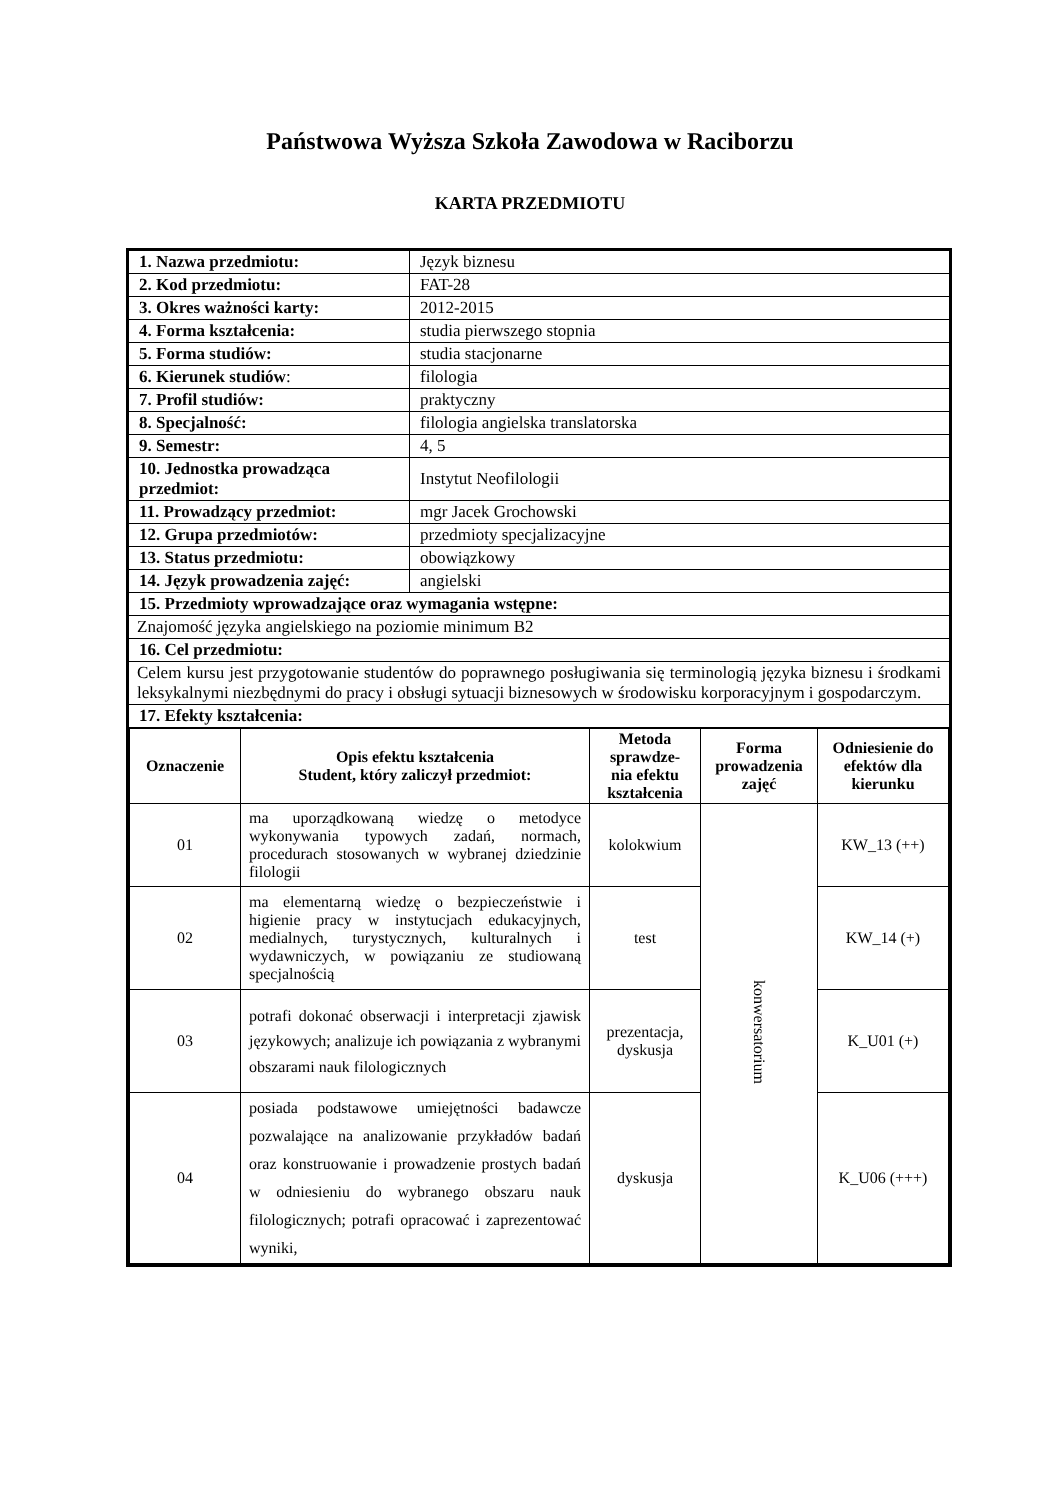Państwowa Wyższa Szkoła Zawodowa w Raciborzu
KARTA PRZEDMIOTU
| 1. Nazwa przedmiotu: | Język biznesu |
| 2. Kod przedmiotu: | FAT-28 |
| 3. Okres ważności karty: | 2012-2015 |
| 4. Forma kształcenia: | studia pierwszego stopnia |
| 5. Forma studiów: | studia stacjonarne |
| 6. Kierunek studiów : | filologia |
| 7. Profil studiów: | praktyczny |
| 8. Specjalność: | filologia angielska translatorska |
| 9. Semestr: | 4, 5 |
| 10. Jednostka prowadząca przedmiot: | Instytut Neofilologii |
| 11. Prowadzący przedmiot: | mgr Jacek Grochowski |
| 12. Grupa przedmiotów: | przedmioty specjalizacyjne |
| 13. Status przedmiotu: | obowiązkowy |
| 14. Język prowadzenia zajęć: | angielski |
| 15. Przedmioty wprowadzające oraz wymagania wstępne: | |
| Znajomość języka angielskiego na poziomie minimum B2 | |
| 16. Cel przedmiotu: | |
| Celem kursu jest przygotowanie studentów do poprawnego posługiwania się terminologią języka biznesu i środkami leksykalnymi niezbędnymi do pracy i obsługi sytuacji biznesowych w środowisku korporacyjnym i gospodarczym. | |
| 17. Efekty kształcenia: | |
| / Oznaczenie / Opis efektu kształcenia Student, który zaliczył przedmiot: / Metoda sprawdze-nia efektu kształcenia / Forma prowadzenia zajęć / Odniesienie do efektów dla kierunku / / --- / --- / --- / --- / --- / / 01 / ma uporządkowaną wiedzę o metodyce wykonywania typowych zadań, normach, procedurach stosowanych w wybranej dziedzinie filologii / kolokwium / konwersatorium / KW_13 (++) / / 02 / ma elementarną wiedzę o bezpieczeństwie i higienie pracy w instytucjach edukacyjnych, medialnych, turystycznych, kulturalnych i wydawniczych, w powiązaniu ze studiowaną specjalnością / test / / KW_14 (+) / / 03 / potrafi dokonać obserwacji i interpretacji zjawisk językowych; analizuje ich powiązania z wybranymi obszarami nauk filologicznych / prezentacja, dyskusja / / K_U01 (+) / / 04 / posiada podstawowe umiejętności badawcze pozwalające na analizowanie przykładów badań oraz konstruowanie i prowadzenie prostych badań w odniesieniu do wybranego obszaru nauk filologicznych; potrafi opracować i zaprezentować wyniki, / dyskusja / / K_U06 (+++) / | |